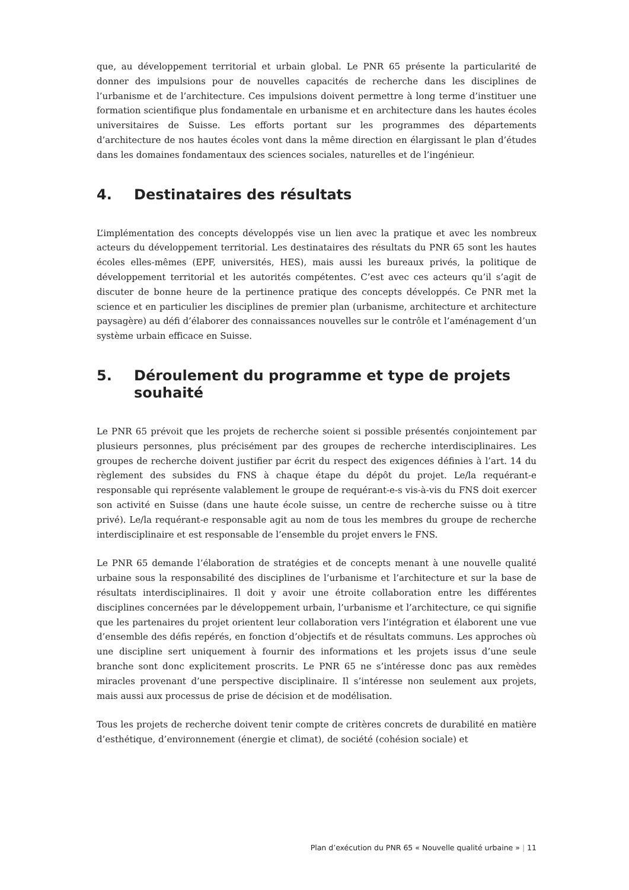que, au développement territorial et urbain global. Le PNR 65 présente la particularité de donner des impulsions pour de nouvelles capacités de recherche dans les disciplines de l’urbanisme et de l’architecture. Ces impulsions doivent permettre à long terme d’instituer une formation scientifique plus fondamentale en urbanisme et en architecture dans les hautes écoles universitaires de Suisse. Les efforts portant sur les programmes des départements d’architecture de nos hautes écoles vont dans la même direction en élargissant le plan d’études dans les domaines fondamentaux des sciences sociales, naturelles et de l’ingénieur.
4. Destinataires des résultats
L’implémentation des concepts développés vise un lien avec la pratique et avec les nombreux acteurs du développement territorial. Les destinataires des résultats du PNR 65 sont les hautes écoles elles-mêmes (EPF, universités, HES), mais aussi les bureaux privés, la politique de développement territorial et les autorités compétentes. C’est avec ces acteurs qu’il s’agit de discuter de bonne heure de la pertinence pratique des concepts développés. Ce PNR met la science et en particulier les disciplines de premier plan (urbanisme, architecture et architecture paysagère) au défi d’élaborer des connaissances nouvelles sur le contrôle et l’aménagement d’un système urbain efficace en Suisse.
5. Déroulement du programme et type de projets souhaité
Le PNR 65 prévoit que les projets de recherche soient si possible présentés conjointement par plusieurs personnes, plus précisément par des groupes de recherche interdisciplinaires. Les groupes de recherche doivent justifier par écrit du respect des exigences définies à l’art. 14 du règlement des subsides du FNS à chaque étape du dépôt du projet. Le/la requérant-e responsable qui représente valablement le groupe de requérant-e-s vis-à-vis du FNS doit exercer son activité en Suisse (dans une haute école suisse, un centre de recherche suisse ou à titre privé). Le/la requérant-e responsable agit au nom de tous les membres du groupe de recherche interdisciplinaire et est responsable de l’ensemble du projet envers le FNS.
Le PNR 65 demande l’élaboration de stratégies et de concepts menant à une nouvelle qualité urbaine sous la responsabilité des disciplines de l’urbanisme et l’architecture et sur la base de résultats interdisciplinaires. Il doit y avoir une étroite collaboration entre les différentes disciplines concernées par le développement urbain, l’urbanisme et l’architecture, ce qui signifie que les partenaires du projet orientent leur collaboration vers l’intégration et élaborent une vue d’ensemble des défis repérés, en fonction d’objectifs et de résultats communs. Les approches où une discipline sert uniquement à fournir des informations et les projets issus d’une seule branche sont donc explicitement proscrits. Le PNR 65 ne s’intéresse donc pas aux remèdes miracles provenant d’une perspective disciplinaire. Il s’intéresse non seulement aux projets, mais aussi aux processus de prise de décision et de modélisation.
Tous les projets de recherche doivent tenir compte de critères concrets de durabilité en matière d’esthétique, d’environnement (énergie et climat), de société (cohésion sociale) et
Plan d’exécution du PNR 65 « Nouvelle qualité urbaine » | 11